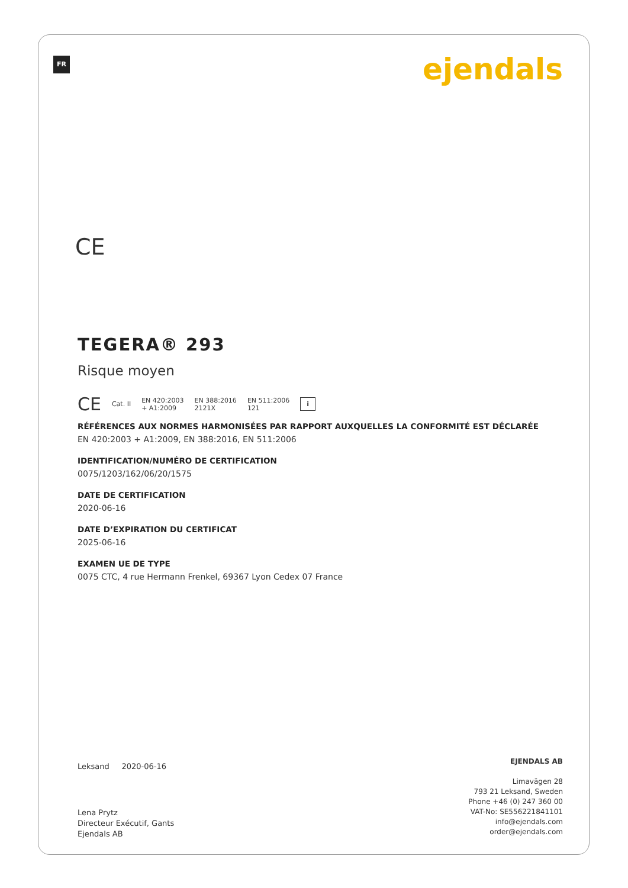FR ejendals
CE
TEGERA® 293
Risque moyen
CE Cat. II EN 420:2003
+ A1:2009 EN 388:2016
2121X EN 511:2006
121 i
RÉFÉRENCES AUX NORMES HARMONISÉES PAR RAPPORT AUXQUELLES LA CONFORMITÉ EST DÉCLARÉE
EN 420:2003 + A1:2009, EN 388:2016, EN 511:2006
IDENTIFICATION/NUMÉRO DE CERTIFICATION
0075/1203/162/06/20/1575
DATE DE CERTIFICATION
2020-06-16
DATE D’EXPIRATION DU CERTIFICAT
2025-06-16
EXAMEN UE DE TYPE
0075 CTC, 4 rue Hermann Frenkel, 69367 Lyon Cedex 07 France
Leksand 2020-06-16
Lena Prytz
Directeur Exécutif, Gants
Ejendals AB
EJENDALS AB
Limavägen 28
793 21 Leksand, Sweden
Phone +46 (0) 247 360 00
VAT-No: SE556221841101
info@ejendals.com
order@ejendals.com